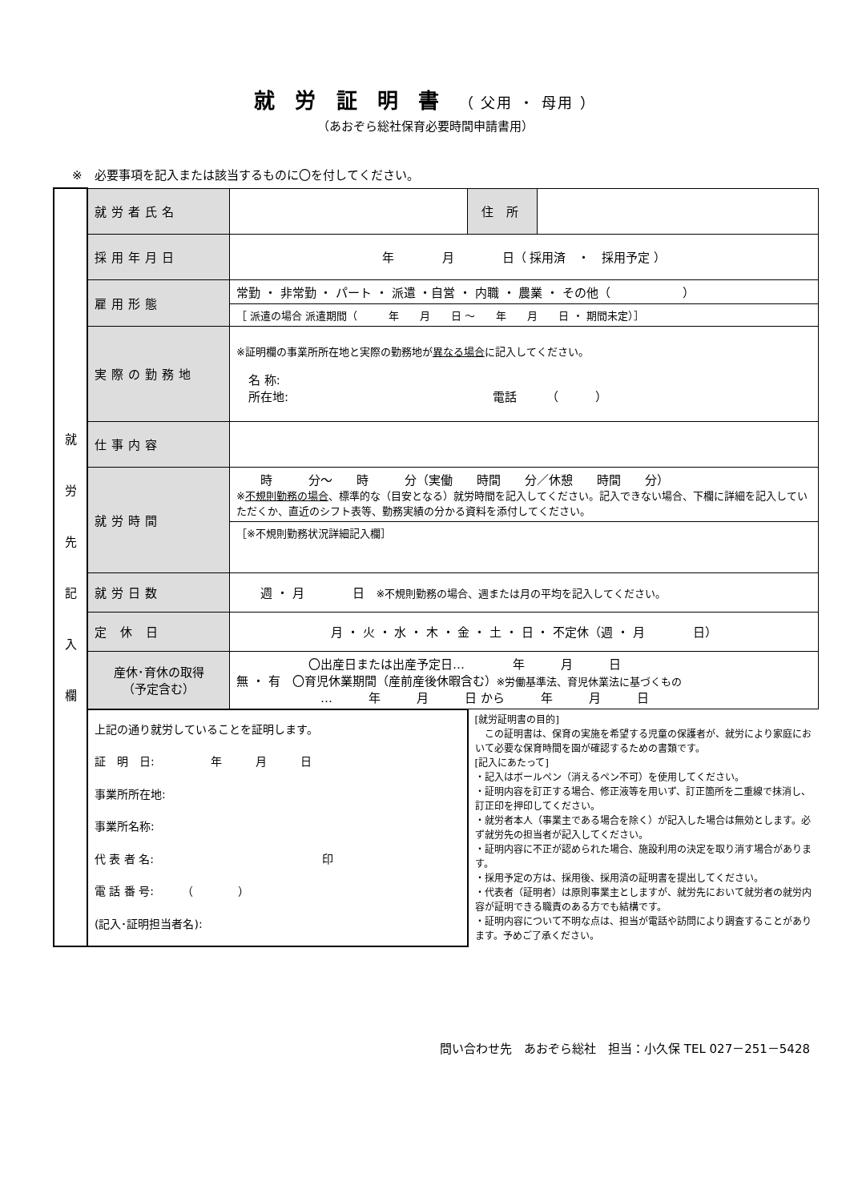就 労 証 明 書 （ 父用 ・ 母用 ）
（あおぞら総社保育必要時間申請書用）
※　必要事項を記入または該当するものに〇を付してください。
| 就 労 先 記 入 欄 | 就労者氏名 | | 住 所 | |
| | 採用年月日 | 年 月 日（ 採用済 ・ 採用予定 ） | | |
| | 雇用形態 | 常勤 ・ 非常勤 ・ パート ・ 派遣 ・自営 ・ 内職 ・ 農業 ・ その他（ ） | | |
| | | ［ 派遣の場合 派遣期間（ 年 月 日 ～ 年 月 日 ・ 期間未定）］ | | |
| | 実際の勤務地 | ※証明欄の事業所所在地と実際の勤務地が 異なる場合 に記入してください。 名 称: 所在地: 電話 （ ） | | |
| | 仕事内容 | | | |
| | 就労時間 | 時 分～ 時 分（実働 時間 分／休憩 時間 分） ※ 不規則勤務の場合 、標準的な（目安となる）就労時間を記入してください。記入できない場合、下欄に詳細を記入していただくか、直近のシフト表等、勤務実績の分かる資料を添付してください。 | | |
| | | ［※不規則勤務状況詳細記入欄］ | | |
| | 就労日数 | 週 ・ 月 日 ※不規則勤務の場合、週または月の平均を記入してください。 | | |
| | 定 休 日 | 月 ・ 火 ・ 水 ・ 木 ・ 金 ・ 土 ・ 日 ・ 不定休（週 ・ 月 日） | | |
| | 産休･育休の取得 （予定含む） | 〇出産日または出産予定日… 年 月 日 無 ・ 有 〇育児休業期間（産前産後休暇含む） ※労働基準法、育児休業法に基づくもの … 年 月 日 から 年 月 日 | | |
| | 上記の通り就労していることを証明します。 証 明 日: 年 月 日 事業所所在地: 事業所名称: 代 表 者 名: 印 電 話 番 号: （ ） (記入･証明担当者名): | | [就労証明書の目的] この証明書は、保育の実施を希望する児童の保護者が、就労により家庭において必要な保育時間を園が確認するための書類です。 [記入にあたって] ・記入はボールペン（消えるペン不可）を使用してください。 ・証明内容を訂正する場合、修正液等を用いず、訂正箇所を二重線で抹消し、訂正印を押印してください。 ・就労者本人（事業主である場合を除く）が記入した場合は無効とします。必ず就労先の担当者が記入してください。 ・証明内容に不正が認められた場合、施設利用の決定を取り消す場合があります。 ・採用予定の方は、採用後、採用済の証明書を提出してください。 ・代表者（証明者）は原則事業主としますが、就労先において就労者の就労内容が証明できる職責のある方でも結構です。 ・証明内容について不明な点は、担当が電話や訪問により調査することがあります。予めご了承ください。 | |
問い合わせ先　あおぞら総社　担当：小久保 TEL 027－251－5428